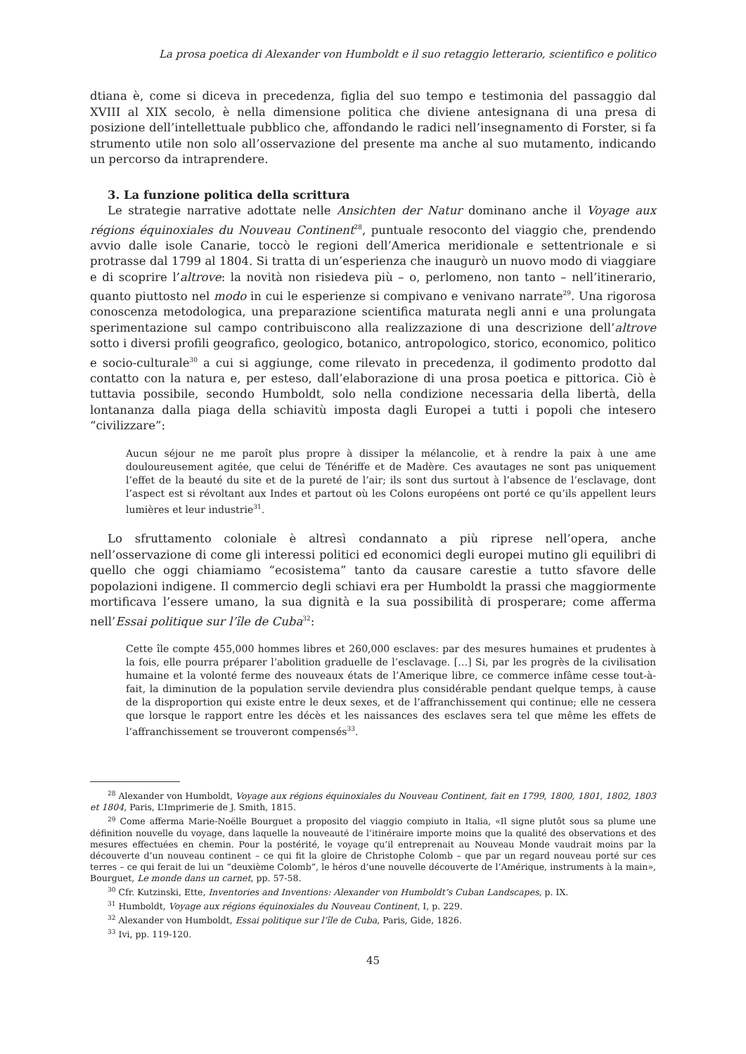La prosa poetica di Alexander von Humboldt e il suo retaggio letterario, scientifico e politico
dtiana è, come si diceva in precedenza, figlia del suo tempo e testimonia del passaggio dal XVIII al XIX secolo, è nella dimensione politica che diviene antesignana di una presa di posizione dell’intellettuale pubblico che, affondando le radici nell’insegnamento di Forster, si fa strumento utile non solo all’osservazione del presente ma anche al suo mutamento, indicando un percorso da intraprendere.
3. La funzione politica della scrittura
Le strategie narrative adottate nelle Ansichten der Natur dominano anche il Voyage aux régions équinoxiales du Nouveau Continent<sup>28</sup>, puntuale resoconto del viaggio che, prendendo avvio dalle isole Canarie, toccò le regioni dell’America meridionale e settentrionale e si protrasse dal 1799 al 1804. Si tratta di un’esperienza che inaugurò un nuovo modo di viaggiare e di scoprire l’altrove: la novità non risiedeva più – o, perlomeno, non tanto – nell’itinerario, quanto piuttosto nel modo in cui le esperienze si compivano e venivano narrate<sup>29</sup>. Una rigorosa conoscenza metodologica, una preparazione scientifica maturata negli anni e una prolungata sperimentazione sul campo contribuiscono alla realizzazione di una descrizione dell’altrove sotto i diversi profili geografico, geologico, botanico, antropologico, storico, economico, politico e socio-culturale<sup>30</sup> a cui si aggiunge, come rilevato in precedenza, il godimento prodotto dal contatto con la natura e, per esteso, dall’elaborazione di una prosa poetica e pittorica. Ciò è tuttavia possibile, secondo Humboldt, solo nella condizione necessaria della libertà, della lontananza dalla piaga della schiavitù imposta dagli Europei a tutti i popoli che intesero “civilizzare”:
Aucun séjour ne me paroît plus propre à dissiper la mélancolie, et à rendre la paix à une ame douloureusement agitée, que celui de Ténériffe et de Madère. Ces avautages ne sont pas uniquement l’effet de la beauté du site et de la pureté de l’air; ils sont dus surtout à l’absence de l’esclavage, dont l’aspect est si révoltant aux Indes et partout où les Colons européens ont porté ce qu’ils appellent leurs lumières et leur industrie<sup>31</sup>.
Lo sfruttamento coloniale è altresì condannato a più riprese nell’opera, anche nell’osservazione di come gli interessi politici ed economici degli europei mutino gli equilibri di quello che oggi chiamiamo “ecosistema” tanto da causare carestie a tutto sfavore delle popolazioni indigene. Il commercio degli schiavi era per Humboldt la prassi che maggiormente mortificava l’essere umano, la sua dignità e la sua possibilità di prosperare; come afferma nell’Essai politique sur l’île de Cuba<sup>32</sup>:
Cette île compte 455,000 hommes libres et 260,000 esclaves: par des mesures humaines et prudentes à la fois, elle pourra préparer l’abolition graduelle de l’esclavage. […] Si, par les progrès de la civilisation humaine et la volonté ferme des nouveaux états de l’Amerique libre, ce commerce infâme cesse tout-à-fait, la diminution de la population servile deviendra plus considérable pendant quelque temps, à cause de la disproportion qui existe entre le deux sexes, et de l’affranchissement qui continue; elle ne cessera que lorsque le rapport entre les décès et les naissances des esclaves sera tel que même les effets de l’affranchissement se trouveront compensés<sup>33</sup>.
<sup>28</sup> Alexander von Humboldt, Voyage aux régions équinoxiales du Nouveau Continent, fait en 1799, 1800, 1801, 1802, 1803 et 1804, Paris, L’Imprimerie de J. Smith, 1815.
<sup>29</sup> Come afferma Marie-Noëlle Bourguet a proposito del viaggio compiuto in Italia, «Il signe plutôt sous sa plume une définition nouvelle du voyage, dans laquelle la nouveauté de l’itinéraire importe moins que la qualité des observations et des mesures effectuées en chemin. Pour la postérité, le voyage qu’il entreprenait au Nouveau Monde vaudrait moins par la découverte d’un nouveau continent – ce qui fit la gloire de Christophe Colomb – que par un regard nouveau porté sur ces terres – ce qui ferait de lui un “deuxième Colomb”, le héros d’une nouvelle découverte de l’Amérique, instruments à la main», Bourguet, Le monde dans un carnet, pp. 57-58.
<sup>30</sup> Cfr. Kutzinski, Ette, Inventories and Inventions: Alexander von Humboldt’s Cuban Landscapes, p. IX.
<sup>31</sup> Humboldt, Voyage aux régions équinoxiales du Nouveau Continent, I, p. 229.
<sup>32</sup> Alexander von Humboldt, Essai politique sur l’île de Cuba, Paris, Gide, 1826.
<sup>33</sup> Ivi, pp. 119-120.
45